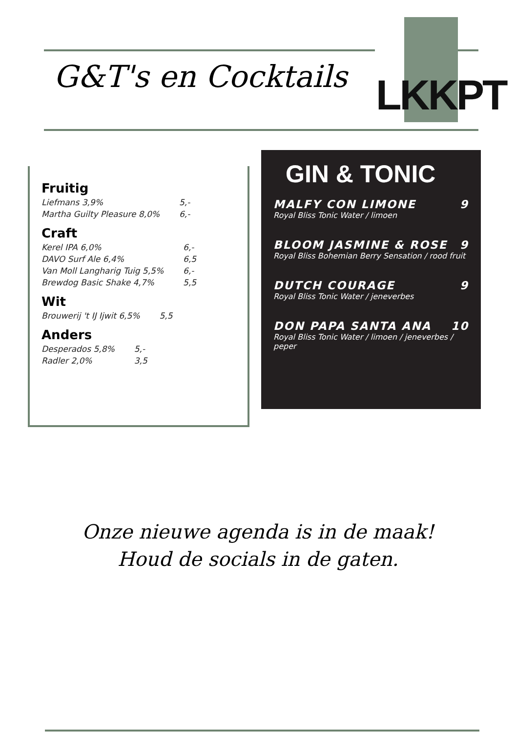G&T's en Cocktails
LKKPT
Fruitig
| Liefmans 3,9% | 5,- |
| Martha Guilty Pleasure 8,0% | 6,- |
Craft
| Kerel IPA 6,0% | 6,- |
| DAVO Surf Ale 6,4% | 6,5 |
| Van Moll Langharig Tuig 5,5% | 6,- |
| Brewdog Basic Shake 4,7% | 5,5 |
Wit
| Brouwerij 't IJ Ijwit 6,5% | 5,5 |
Anders
| Desperados 5,8% | 5,- |
| Radler 2,0% | 3,5 |
GIN & TONIC
MALFY CON LIMONE 9
Royal Bliss Tonic Water / limoen
BLOOM JASMINE & ROSE 9
Royal Bliss Bohemian Berry Sensation / rood fruit
DUTCH COURAGE 9
Royal Bliss Tonic Water / jeneverbes
DON PAPA SANTA ANA 10
Royal Bliss Tonic Water / limoen / jeneverbes / peper
Onze nieuwe agenda is in de maak!
Houd de socials in de gaten.